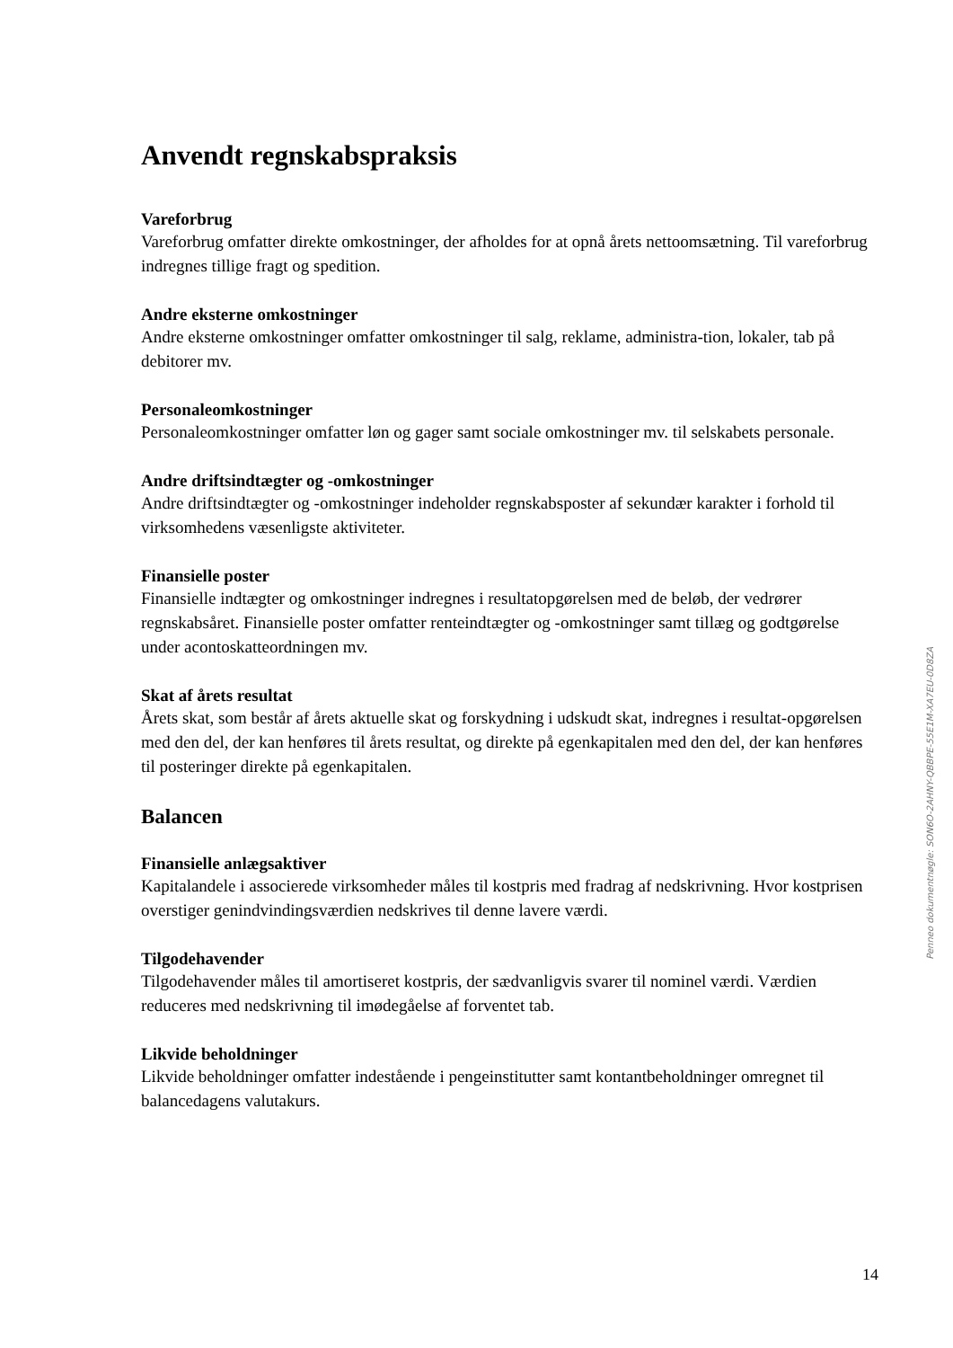Anvendt regnskabspraksis
Vareforbrug
Vareforbrug omfatter direkte omkostninger, der afholdes for at opnå årets nettoomsætning. Til vareforbrug indregnes tillige fragt og spedition.
Andre eksterne omkostninger
Andre eksterne omkostninger omfatter omkostninger til salg, reklame, administra-tion, lokaler, tab på debitorer mv.
Personaleomkostninger
Personaleomkostninger omfatter løn og gager samt sociale omkostninger mv. til selskabets personale.
Andre driftsindtægter og -omkostninger
Andre driftsindtægter og -omkostninger indeholder regnskabsposter af sekundær karakter i forhold til virksomhedens væsenligste aktiviteter.
Finansielle poster
Finansielle indtægter og omkostninger indregnes i resultatopgørelsen med de beløb, der vedrører regnskabsåret. Finansielle poster omfatter renteindtægter og -omkostninger samt tillæg og godtgørelse under acontoskatteordningen mv.
Skat af årets resultat
Årets skat, som består af årets aktuelle skat og forskydning i udskudt skat, indregnes i resultat-opgørelsen med den del, der kan henføres til årets resultat, og direkte på egenkapitalen med den del, der kan henføres til posteringer direkte på egenkapitalen.
Balancen
Finansielle anlægsaktiver
Kapitalandele i associerede virksomheder måles til kostpris med fradrag af nedskrivning. Hvor kostprisen overstiger genindvindingsværdien nedskrives til denne lavere værdi.
Tilgodehavender
Tilgodehavender måles til amortiseret kostpris, der sædvanligvis svarer til nominel værdi. Værdien reduceres med nedskrivning til imødegåelse af forventet tab.
Likvide beholdninger
Likvide beholdninger omfatter indestående i pengeinstitutter samt kontantbeholdninger omregnet til balancedagens valutakurs.
Penneo dokumentnøgle: SON6O-2AHNY-QBBPE-55E1M-XA7EU-0D8ZA
14